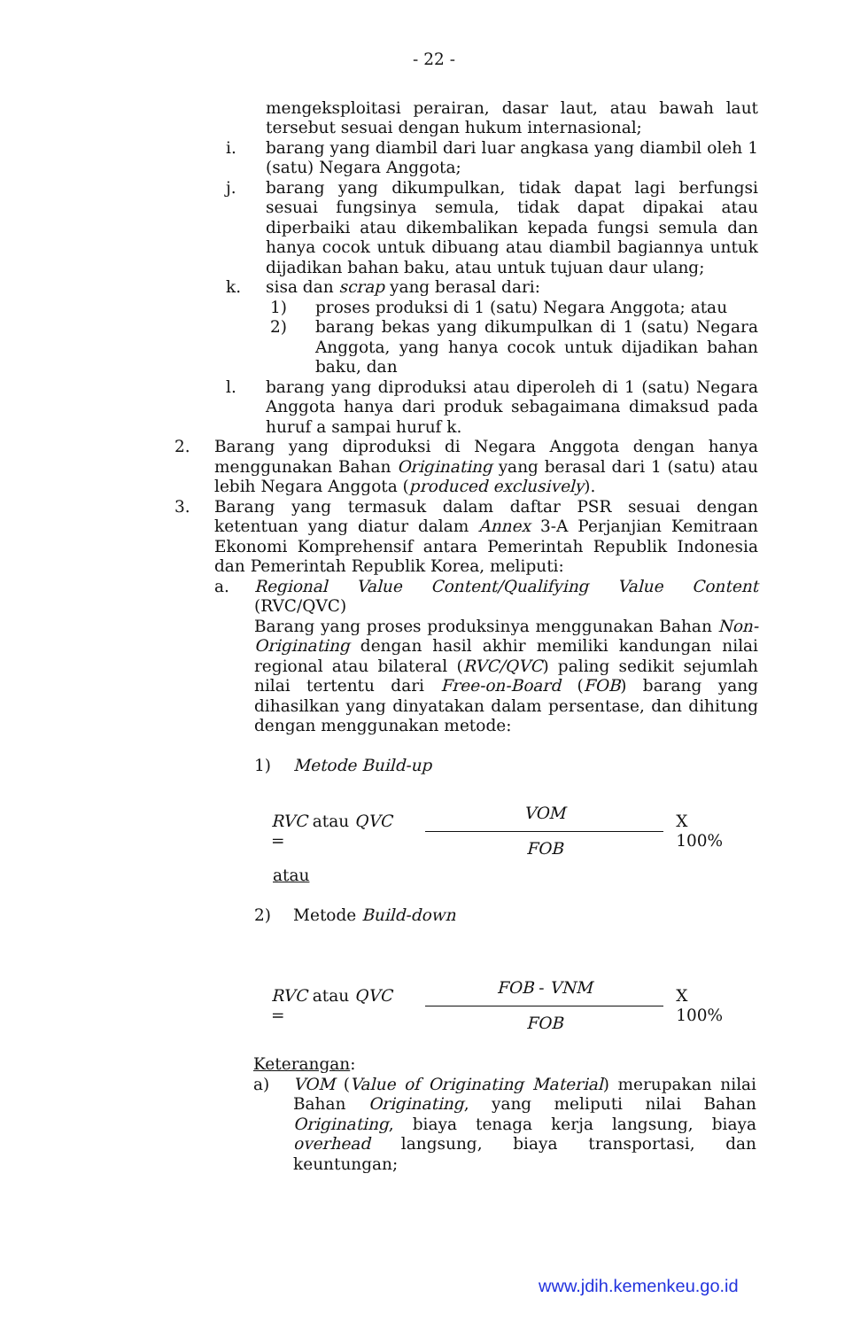- 22 -
mengeksploitasi perairan, dasar laut, atau bawah laut tersebut sesuai dengan hukum internasional;
i. barang yang diambil dari luar angkasa yang diambil oleh 1 (satu) Negara Anggota;
j. barang yang dikumpulkan, tidak dapat lagi berfungsi sesuai fungsinya semula, tidak dapat dipakai atau diperbaiki atau dikembalikan kepada fungsi semula dan hanya cocok untuk dibuang atau diambil bagiannya untuk dijadikan bahan baku, atau untuk tujuan daur ulang;
k. sisa dan scrap yang berasal dari:
1) proses produksi di 1 (satu) Negara Anggota; atau
2) barang bekas yang dikumpulkan di 1 (satu) Negara Anggota, yang hanya cocok untuk dijadikan bahan baku, dan
l. barang yang diproduksi atau diperoleh di 1 (satu) Negara Anggota hanya dari produk sebagaimana dimaksud pada huruf a sampai huruf k.
2. Barang yang diproduksi di Negara Anggota dengan hanya menggunakan Bahan Originating yang berasal dari 1 (satu) atau lebih Negara Anggota (produced exclusively).
3. Barang yang termasuk dalam daftar PSR sesuai dengan ketentuan yang diatur dalam Annex 3-A Perjanjian Kemitraan Ekonomi Komprehensif antara Pemerintah Republik Indonesia dan Pemerintah Republik Korea, meliputi:
a. Regional Value Content/Qualifying Value Content (RVC/QVC)
Barang yang proses produksinya menggunakan Bahan Non-Originating dengan hasil akhir memiliki kandungan nilai regional atau bilateral (RVC/QVC) paling sedikit sejumlah nilai tertentu dari Free-on-Board (FOB) barang yang dihasilkan yang dinyatakan dalam persentase, dan dihitung dengan menggunakan metode:
1) Metode Build-up
RVC atau QVC =
VOM
FOB
X 100%
atau
2) Metode Build-down
RVC atau QVC =
FOB - VNM
FOB
X 100%
Keterangan:
a) VOM (Value of Originating Material) merupakan nilai Bahan Originating, yang meliputi nilai Bahan Originating, biaya tenaga kerja langsung, biaya overhead langsung, biaya transportasi, dan keuntungan;
www.jdih.kemenkeu.go.id